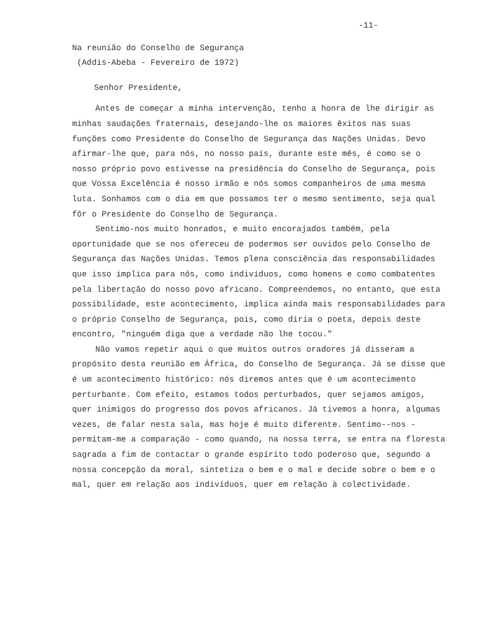-11-
Na reunião do Conselho de Segurança
(Addis-Abeba - Fevereiro de 1972)
Senhor Presidente,
Antes de começar a minha intervenção, tenho a honra de lhe dirigir as minhas saudações fraternais, desejando-lhe os maiores êxitos nas suas funções como Presidente do Conselho de Segurança das Nações Unidas. Devo afirmar-lhe que, para nós, no nosso país, durante este mês, é como se o nosso próprio povo estivesse na presidência do Conselho de Segurança, pois que Vossa Excelência é nosso irmão e nós somos companheiros de uma mesma luta. Sonhamos com o dia em que possamos ter o mesmo sentimento, seja qual fôr o Presidente do Conselho de Segurança.
Sentimo-nos muito honrados, e muito encorajados também, pela oportunidade que se nos ofereceu de podermos ser ouvidos pelo Conselho de Segurança das Nações Unidas. Temos plena consciência das responsabilidades que isso implica para nós, como indivíduos, como homens e como combatentes pela libertação do nosso povo africano. Compreendemos, no entanto, que esta possibilidade, este acontecimento, implica ainda mais responsabilidades para o próprio Conselho de Segurança, pois, como diria o poeta, depois deste encontro, "ninguém diga que a verdade não lhe tocou."
Não vamos repetir aqui o que muitos outros oradores já disseram a propósito desta reunião em África, do Conselho de Segurança. Já se disse que é um acontecimento histórico: nós diremos antes que é um acontecimento perturbante. Com efeito, estamos todos perturbados, quer sejamos amigos, quer inimigos do progresso dos povos africanos. Já tivemos a honra, algumas vezes, de falar nesta sala, mas hoje é muito diferente. Sentimo--nos - permitam-me a comparação - como quando, na nossa terra, se entra na floresta sagrada a fim de contactar o grande espírito todo poderoso que, segundo a nossa concepção da moral, sintetiza o bem e o mal e decide sobre o bem e o mal, quer em relação aos indivíduos, quer em relação à colectividade.